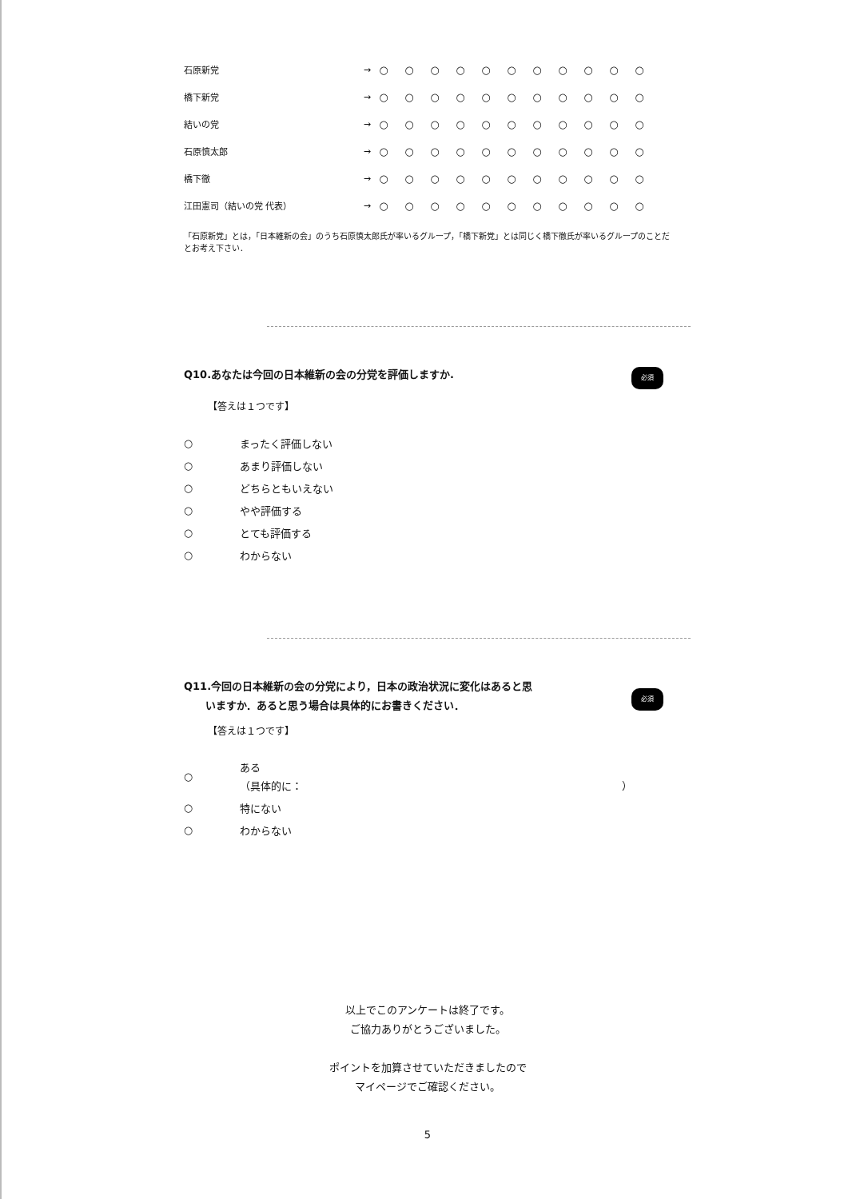| 石原新党 | → | ○ | ○ | ○ | ○ | ○ | ○ | ○ | ○ | ○ | ○ | ○ |
| 橋下新党 | → | ○ | ○ | ○ | ○ | ○ | ○ | ○ | ○ | ○ | ○ | ○ |
| 結いの党 | → | ○ | ○ | ○ | ○ | ○ | ○ | ○ | ○ | ○ | ○ | ○ |
| 石原慎太郎 | → | ○ | ○ | ○ | ○ | ○ | ○ | ○ | ○ | ○ | ○ | ○ |
| 橋下徹 | → | ○ | ○ | ○ | ○ | ○ | ○ | ○ | ○ | ○ | ○ | ○ |
| 江田憲司（結いの党 代表） | → | ○ | ○ | ○ | ○ | ○ | ○ | ○ | ○ | ○ | ○ | ○ |
「石原新党」とは，「日本維新の会」のうち石原慎太郎氏が率いるグループ，「橋下新党」とは同じく橋下徹氏が率いるグループのことだとお考え下さい．
Q10.あなたは今回の日本維新の会の分党を評価しますか. 必須
【答えは１つです】
○ まったく評価しない
○ あまり評価しない
○ どちらともいえない
○ やや評価する
○ とても評価する
○ わからない
Q11.今回の日本維新の会の分党により，日本の政治状況に変化はあると思
いますか．あると思う場合は具体的にお書きください．
必須
【答えは１つです】
○ ある
（具体的に： ）
○ 特にない
○ わからない
以上でこのアンケートは終了です。
ご協力ありがとうございました。
ポイントを加算させていただきましたので
マイページでご確認ください。
5